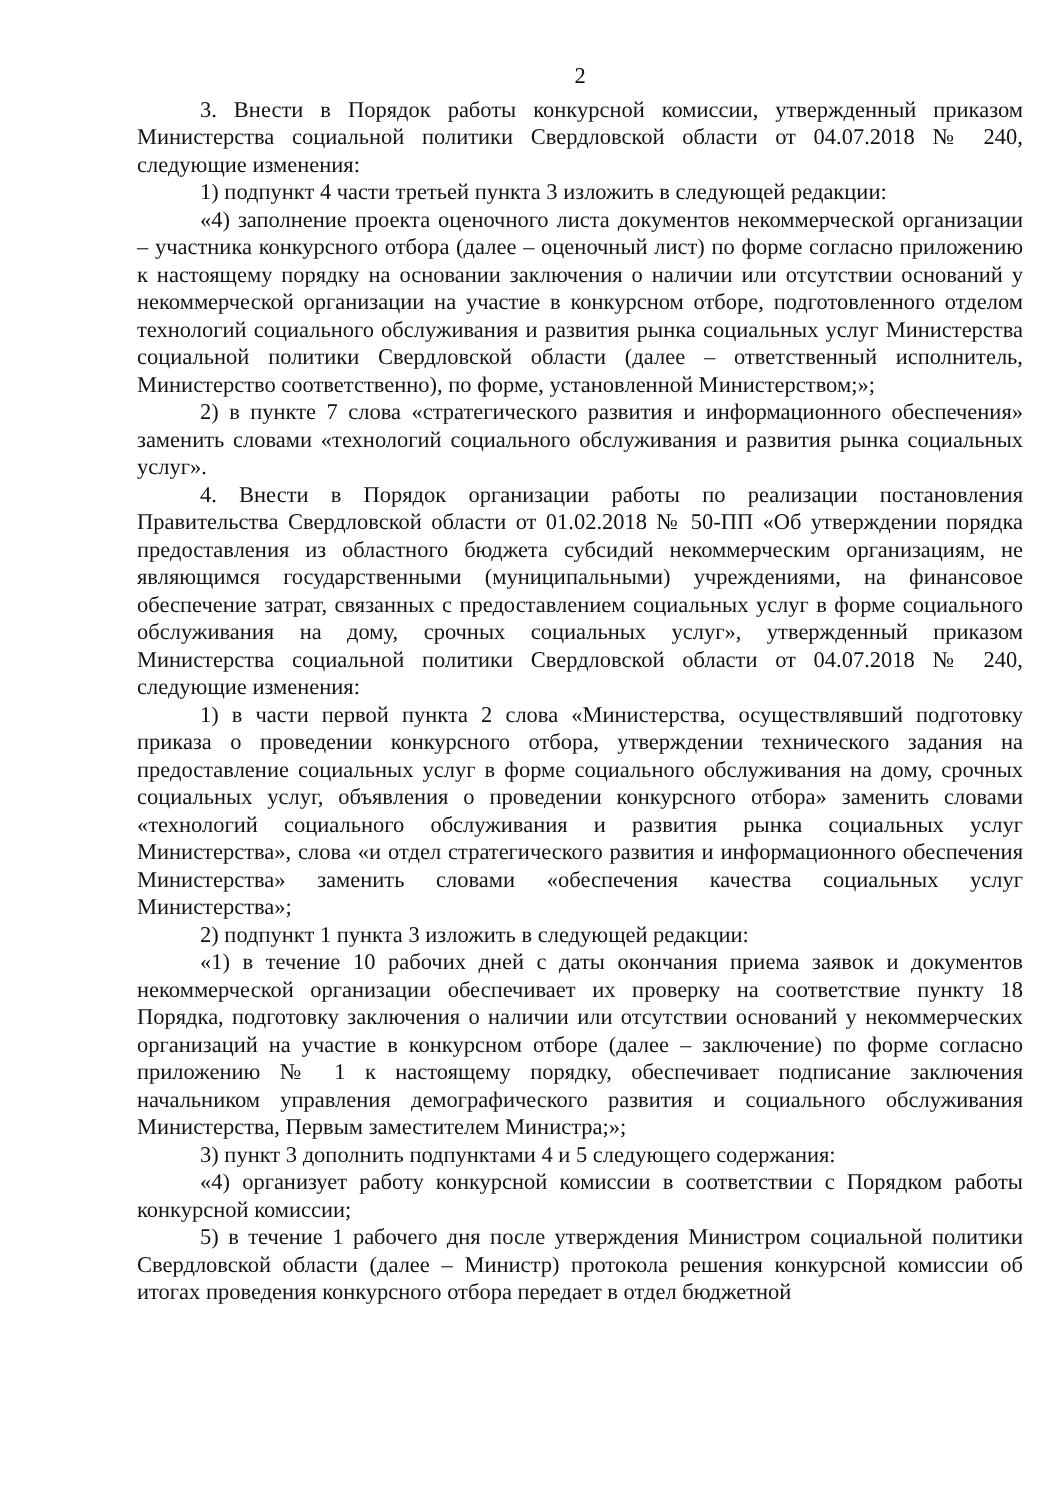2
3. Внести в Порядок работы конкурсной комиссии, утвержденный приказом Министерства социальной политики Свердловской области от 04.07.2018 № 240, следующие изменения:
1) подпункт 4 части третьей пункта 3 изложить в следующей редакции:
«4) заполнение проекта оценочного листа документов некоммерческой организации – участника конкурсного отбора (далее – оценочный лист) по форме согласно приложению к настоящему порядку на основании заключения о наличии или отсутствии оснований у некоммерческой организации на участие в конкурсном отборе, подготовленного отделом технологий социального обслуживания и развития рынка социальных услуг Министерства социальной политики Свердловской области (далее – ответственный исполнитель, Министерство соответственно), по форме, установленной Министерством;»;
2) в пункте 7 слова «стратегического развития и информационного обеспечения» заменить словами «технологий социального обслуживания и развития рынка социальных услуг».
4. Внести в Порядок организации работы по реализации постановления Правительства Свердловской области от 01.02.2018 № 50-ПП «Об утверждении порядка предоставления из областного бюджета субсидий некоммерческим организациям, не являющимся государственными (муниципальными) учреждениями, на финансовое обеспечение затрат, связанных с предоставлением социальных услуг в форме социального обслуживания на дому, срочных социальных услуг», утвержденный приказом Министерства социальной политики Свердловской области от 04.07.2018 № 240, следующие изменения:
1) в части первой пункта 2 слова «Министерства, осуществлявший подготовку приказа о проведении конкурсного отбора, утверждении технического задания на предоставление социальных услуг в форме социального обслуживания на дому, срочных социальных услуг, объявления о проведении конкурсного отбора» заменить словами «технологий социального обслуживания и развития рынка социальных услуг Министерства», слова «и отдел стратегического развития и информационного обеспечения Министерства» заменить словами «обеспечения качества социальных услуг Министерства»;
2) подпункт 1 пункта 3 изложить в следующей редакции:
«1) в течение 10 рабочих дней с даты окончания приема заявок и документов некоммерческой организации обеспечивает их проверку на соответствие пункту 18 Порядка, подготовку заключения о наличии или отсутствии оснований у некоммерческих организаций на участие в конкурсном отборе (далее – заключение) по форме согласно приложению № 1 к настоящему порядку, обеспечивает подписание заключения начальником управления демографического развития и социального обслуживания Министерства, Первым заместителем Министра;»;
3) пункт 3 дополнить подпунктами 4 и 5 следующего содержания:
«4) организует работу конкурсной комиссии в соответствии с Порядком работы конкурсной комиссии;
5) в течение 1 рабочего дня после утверждения Министром социальной политики Свердловской области (далее – Министр) протокола решения конкурсной комиссии об итогах проведения конкурсного отбора передает в отдел бюджетной